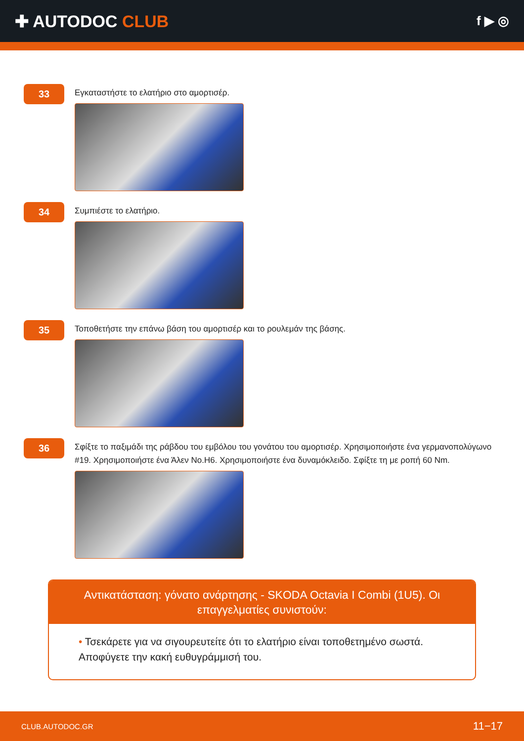✚ AUTODOC CLUB
f ▶ ◎
33
Εγκαταστήστε το ελατήριο στο αμορτισέρ.
34
Συμπιέστε το ελατήριο.
35
Τοποθετήστε την επάνω βάση του αμορτισέρ και το ρουλεμάν της βάσης.
36
Σφίξτε το παξιμάδι της ράβδου του εμβόλου του γονάτου του αμορτισέρ. Χρησιμοποιήστε ένα γερμανοπολύγωνο #19. Χρησιμοποιήστε ένα Άλεν No.H6. Χρησιμοποιήστε ένα δυναμόκλειδο. Σφίξτε τη με ροπή 60 Nm.
Αντικατάσταση: γόνατο ανάρτησης - SKODA Octavia I Combi (1U5). Οι επαγγελματίες συνιστούν:
• Τσεκάρετε για να σιγουρευτείτε ότι το ελατήριο είναι τοποθετημένο σωστά. Αποφύγετε την κακή ευθυγράμμισή του.
CLUB.AUTODOC.GR 11−17